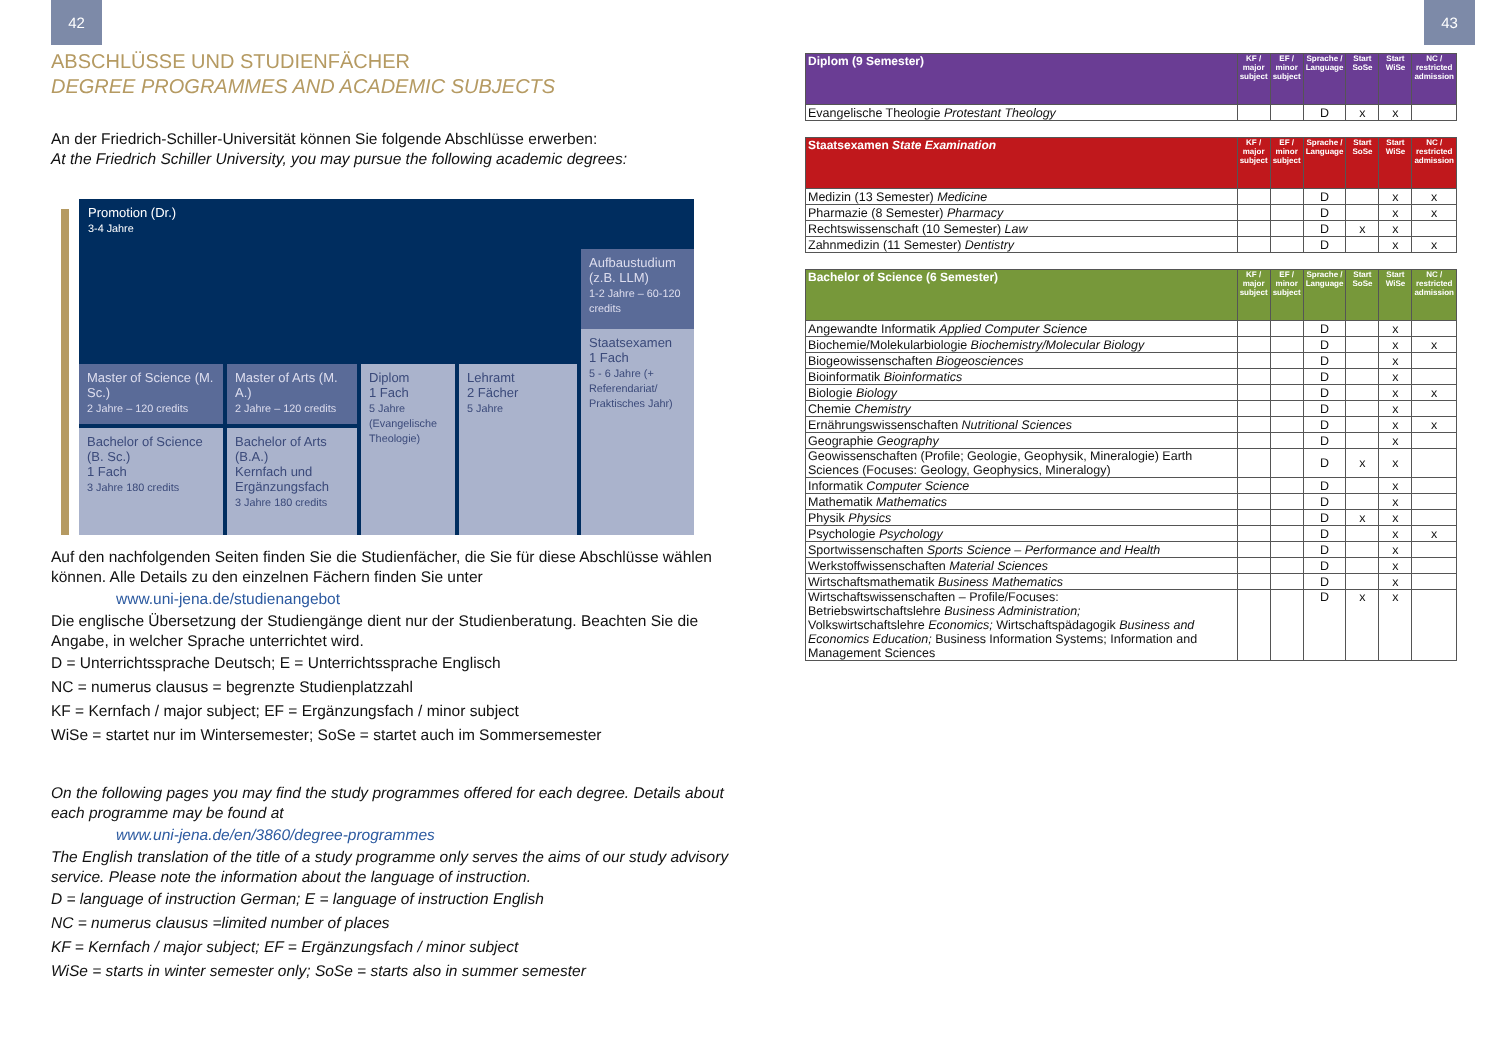42
ABSCHLÜSSE UND STUDIENFÄCHER
DEGREE PROGRAMMES AND ACADEMIC SUBJECTS
An der Friedrich-Schiller-Universität können Sie folgende Abschlüsse erwerben:
At the Friedrich Schiller University, you may pursue the following academic degrees:
Promotion (Dr.)
3-4 Jahre
Aufbaustudium (z.B. LLM)
1-2 Jahre – 60-120 credits
Staatsexamen
1 Fach
5 - 6 Jahre (+ Referendariat/ Praktisches Jahr)
Master of Science (M. Sc.)
2 Jahre – 120 credits
Master of Arts (M. A.)
2 Jahre – 120 credits
Diplom
1 Fach
5 Jahre (Evangelische Theologie)
Lehramt
2 Fächer
5 Jahre
Bachelor of Science (B. Sc.)
1 Fach
3 Jahre 180 credits
Bachelor of Arts (B.A.)
Kernfach und Ergänzungsfach
3 Jahre 180 credits
Auf den nachfolgenden Seiten finden Sie die Studienfächer, die Sie für diese Abschlüsse wählen können. Alle Details zu den einzelnen Fächern finden Sie unter
www.uni-jena.de/studienangebot
Die englische Übersetzung der Studiengänge dient nur der Studienberatung. Beachten Sie die Angabe, in welcher Sprache unterrichtet wird.
D = Unterrichtssprache Deutsch; E = Unterrichtssprache Englisch
NC = numerus clausus = begrenzte Studienplatzzahl
KF = Kernfach / major subject; EF = Ergänzungsfach / minor subject
WiSe = startet nur im Wintersemester; SoSe = startet auch im Sommersemester
On the following pages you may find the study programmes offered for each degree. Details about each programme may be found at
www.uni-jena.de/en/3860/degree-programmes
The English translation of the title of a study programme only serves the aims of our study advisory service. Please note the information about the language of instruction.
D = language of instruction German; E = language of instruction English
NC = numerus clausus =limited number of places
KF = Kernfach / major subject; EF = Ergänzungsfach / minor subject
WiSe = starts in winter semester only; SoSe = starts also in summer semester
43
| Diplom (9 Semester) | KF / major subject | EF / minor subject | Sprache / Language | Start SoSe | Start WiSe | NC / restricted admission |
| --- | --- | --- | --- | --- | --- | --- |
| Evangelische Theologie Protestant Theology | | | D | x | x | |
| Staatsexamen State Examination | KF / major subject | EF / minor subject | Sprache / Language | Start SoSe | Start WiSe | NC / restricted admission |
| --- | --- | --- | --- | --- | --- | --- |
| Medizin (13 Semester) Medicine | | | D | | x | x |
| Pharmazie (8 Semester) Pharmacy | | | D | | x | x |
| Rechtswissenschaft (10 Semester) Law | | | D | x | x | |
| Zahnmedizin (11 Semester) Dentistry | | | D | | x | x |
| Bachelor of Science (6 Semester) | KF / major subject | EF / minor subject | Sprache / Language | Start SoSe | Start WiSe | NC / restricted admission |
| --- | --- | --- | --- | --- | --- | --- |
| Angewandte Informatik Applied Computer Science | | | D | | x | |
| Biochemie/Molekularbiologie Biochemistry/Molecular Biology | | | D | | x | x |
| Biogeowissenschaften Biogeosciences | | | D | | x | |
| Bioinformatik Bioinformatics | | | D | | x | |
| Biologie Biology | | | D | | x | x |
| Chemie Chemistry | | | D | | x | |
| Ernährungswissenschaften Nutritional Sciences | | | D | | x | x |
| Geographie Geography | | | D | | x | |
| Geowissenschaften (Profile; Geologie, Geophysik, Mineralogie) Earth Sciences (Focuses: Geology, Geophysics, Mineralogy) | | | D | x | x | |
| Informatik Computer Science | | | D | | x | |
| Mathematik Mathematics | | | D | | x | |
| Physik Physics | | | D | x | x | |
| Psychologie Psychology | | | D | | x | x |
| Sportwissenschaften Sports Science – Performance and Health | | | D | | x | |
| Werkstoffwissenschaften Material Sciences | | | D | | x | |
| Wirtschaftsmathematik Business Mathematics | | | D | | x | |
| Wirtschaftswissenschaften – Profile/Focuses: Betriebswirtschaftslehre Business Administration; Volkswirtschaftslehre Economics; Wirtschaftspädagogik Business and Economics Education; Business Information Systems; Information and Management Sciences | | | D | x | x | |